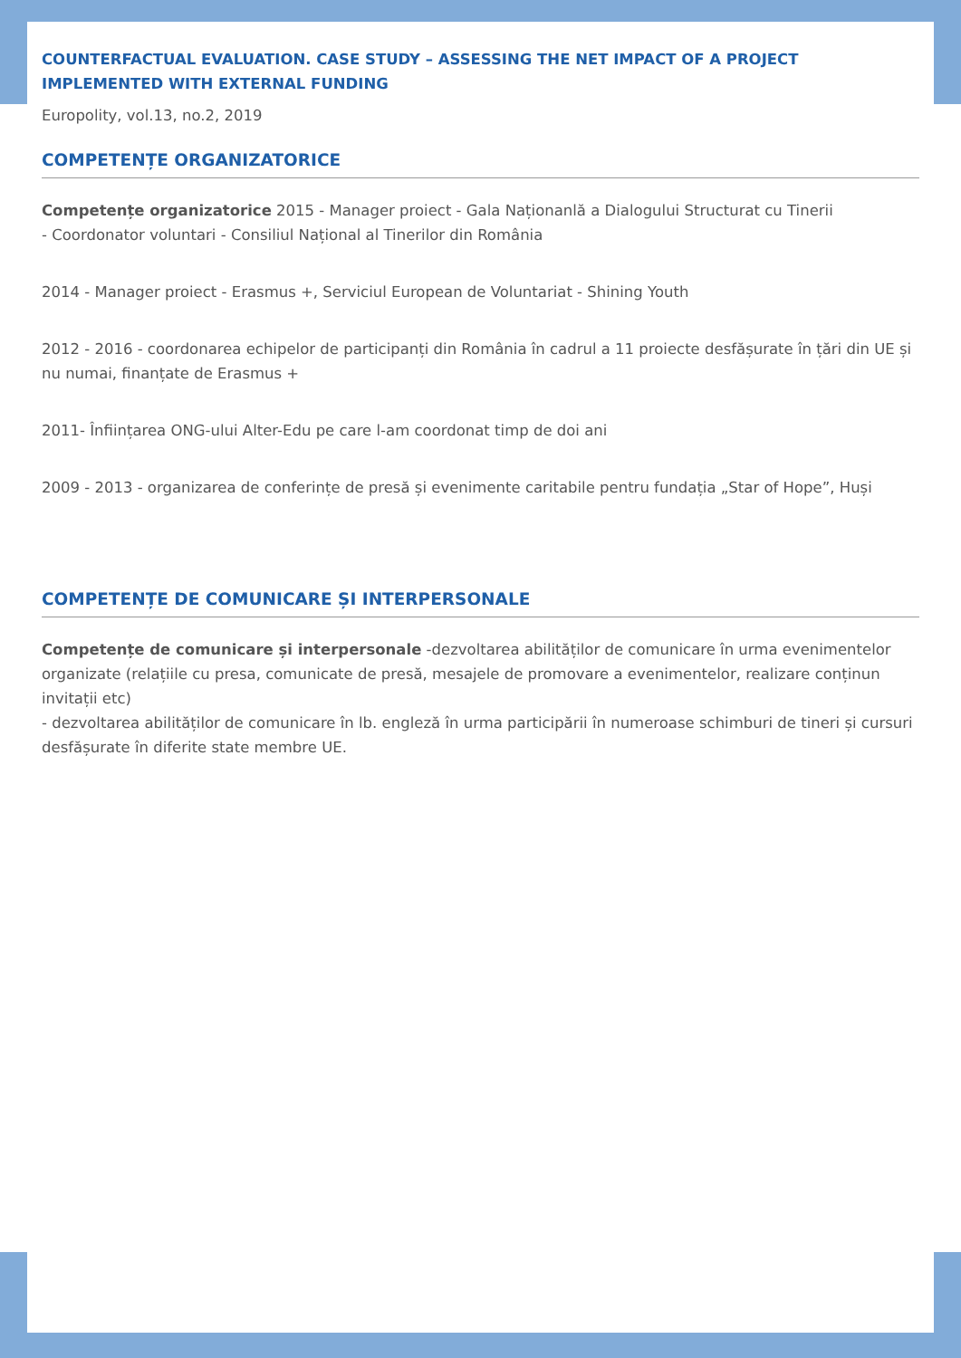COUNTERFACTUAL EVALUATION. CASE STUDY – ASSESSING THE NET IMPACT OF A PROJECT IMPLEMENTED WITH EXTERNAL FUNDING
Europolity, vol.13, no.2, 2019
COMPETENȚE ORGANIZATORICE
Competențe organizatorice 2015 - Manager proiect - Gala Naționanlă a Dialogului Structurat cu Tinerii
- Coordonator voluntari - Consiliul Național al Tinerilor din România
2014 - Manager proiect - Erasmus +, Serviciul European de Voluntariat - Shining Youth
2012 - 2016 - coordonarea echipelor de participanți din România în cadrul a 11 proiecte desfășurate în țări din UE și nu numai, finanțate de Erasmus +
2011- Înființarea ONG-ului Alter-Edu pe care l-am coordonat timp de doi ani
2009 - 2013 - organizarea de conferințe de presă și evenimente caritabile pentru fundația „Star of Hope”, Huși
COMPETENȚE DE COMUNICARE ȘI INTERPERSONALE
Competențe de comunicare și interpersonale -dezvoltarea abilităților de comunicare în urma evenimentelor organizate (relațiile cu presa, comunicate de presă, mesajele de promovare a evenimentelor, realizare conținun invitații etc)
- dezvoltarea abilităților de comunicare în lb. engleză în urma participării în numeroase schimburi de tineri și cursuri desfășurate în diferite state membre UE.